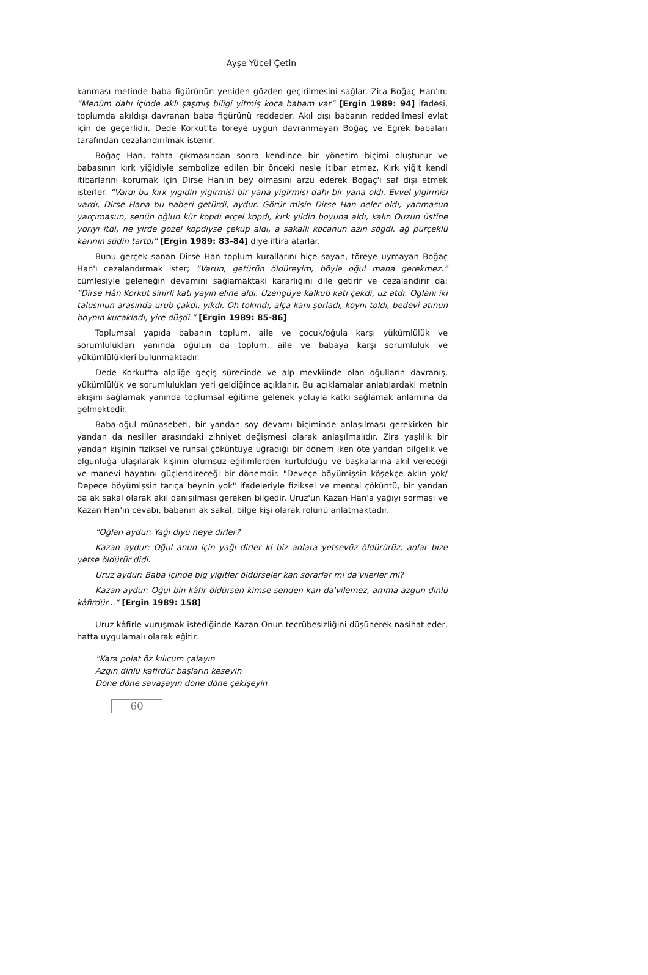Ayşe Yücel Çetin
kanması metinde baba figürünün yeniden gözden geçirilmesini sağlar. Zira Boğaç Han'ın; “Menüm dahı içinde aklı şaşmış biligi yitmiş koca babam var” [Ergin 1989: 94] ifadesi, toplumda akıldışı davranan baba figürünü reddeder. Akıl dışı babanın reddedilmesi evlat için de geçerlidir. Dede Korkut'ta töreye uygun davranmayan Boğaç ve Egrek babaları tarafından cezalandırılmak istenir.
Boğaç Han, tahta çıkmasından sonra kendince bir yönetim biçimi oluşturur ve babasının kırk yiğidiyle sembolize edilen bir önceki nesle itibar etmez. Kırk yiğit kendi itibarlarını korumak için Dirse Han'ın bey olmasını arzu ederek Boğaç'ı saf dışı etmek isterler. “Vardı bu kırk yigidin yigirmisi bir yana yigirmisi dahı bir yana oldı. Evvel yigirmisi vardı, Dirse Hana bu haberi getürdi, aydur: Görür misin Dirse Han neler oldı, yarımasun yarçımasun, senün oğlun kür kopdı erçel kopdı, kırk yiidin boyuna aldı, kalın Ouzun üstine yorıyı itdi, ne yirde gözel kopdiyse çeküp aldı, a sakallı kocanun azın sögdi, ağ pürçeklü karının südin tartdı” [Ergin 1989: 83-84] diye iftira atarlar.
Bunu gerçek sanan Dirse Han toplum kurallarını hiçe sayan, töreye uymayan Boğaç Han'ı cezalandırmak ister; “Varun, getürün öldüreyim, böyle oğul mana gerekmez.” cümlesiyle geleneğin devamını sağlamaktaki kararlığını dile getirir ve cezalandırır da: “Dirse Hân Korkut sinirli katı yayın eline aldı. Üzengüye kalkub katı çekdi, uz atdı. Oglanı iki talusınun arasında urub çakdı, yıkdı. Oh tokındı, alça kanı şorladı, koynı toldı, bedevî atınun boynın kucakladı, yire düşdi.” [Ergin 1989: 85-86]
Toplumsal yapıda babanın toplum, aile ve çocuk/oğula karşı yükümlülük ve sorumlulukları yanında oğulun da toplum, aile ve babaya karşı sorumluluk ve yükümlülükleri bulunmaktadır.
Dede Korkut'ta alpliğe geçiş sürecinde ve alp mevkiinde olan oğulların davranış, yükümlülük ve sorumlulukları yeri geldiğince açıklanır. Bu açıklamalar anlatılardaki metnin akışını sağlamak yanında toplumsal eğitime gelenek yoluyla katkı sağlamak anlamına da gelmektedir.
Baba-oğul münasebeti, bir yandan soy devamı biçiminde anlaşılması gerekirken bir yandan da nesiller arasındaki zihniyet değişmesi olarak anlaşılmalıdır. Zira yaşlılık bir yandan kişinin fiziksel ve ruhsal çöküntüye uğradığı bir dönem iken öte yandan bilgelik ve olgunluğa ulaşılarak kişinin olumsuz eğilimlerden kurtulduğu ve başkalarına akıl vereceği ve manevi hayatını güçlendireceği bir dönemdir. "Deveçe böyümişsin köşekçe aklın yok/ Depeçe böyümişsin tarıça beynin yok" ifadeleriyle fiziksel ve mental çöküntü, bir yandan da ak sakal olarak akıl danışılması gereken bilgedir. Uruz'un Kazan Han'a yağıyı sorması ve Kazan Han'ın cevabı, babanın ak sakal, bilge kişi olarak rolünü anlatmaktadır.
“Oğlan aydur: Yağı diyü neye dirler?
Kazan aydur: Oğul anun için yağı dirler ki biz anlara yetsevüz öldürürüz, anlar bize yetse öldürür didi.
Uruz aydur: Baba içinde big yigitler öldürseler kan sorarlar mı da'vilerler mi?
Kazan aydur: Oğul bin kâfir öldürsen kimse senden kan da'vilemez, amma azgun dinlü kâfirdür...” [Ergin 1989: 158]
Uruz kâfirle vuruşmak istediğinde Kazan Onun tecrübesizliğini düşünerek nasihat eder, hatta uygulamalı olarak eğitir.
“Kara polat öz kılıcum çalayın
Azgın dinlü kafirdür başların keseyin
Döne döne savaşayın döne döne çekişeyin
60